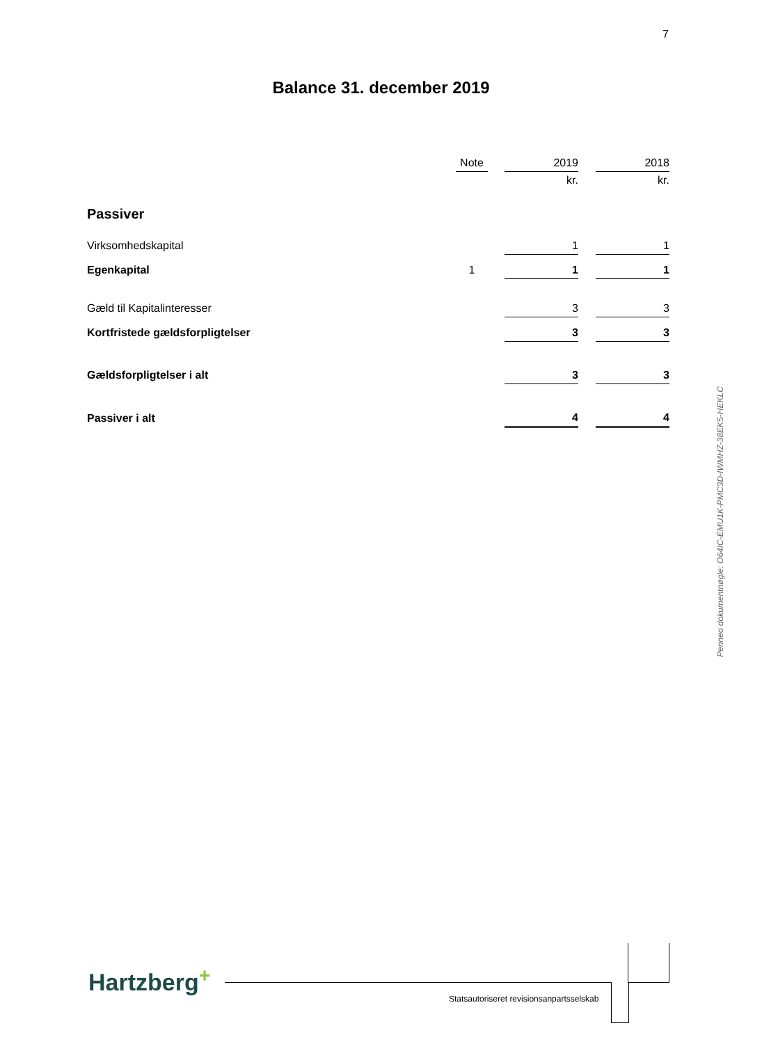7
Balance 31. december 2019
| | Note | | 2019 | | 2018 |
| | | | kr. | | kr. |
| Passiver | | | | | |
| Virksomhedskapital | | | 1 | | 1 |
| Egenkapital | 1 | | 1 | | 1 |
| Gæld til Kapitalinteresser | | | 3 | | 3 |
| Kortfristede gældsforpligtelser | | | 3 | | 3 |
| Gældsforpligtelser i alt | | | 3 | | 3 |
| Passiver i alt | | | 4 | | 4 |
Penneo dokumentnøgle: O64IC-EMU1K-PMC3D-IWMHZ-38EK5-HEKLC
Hartzberg<sup>+</sup>
Statsautoriseret revisionsanpartsselskab